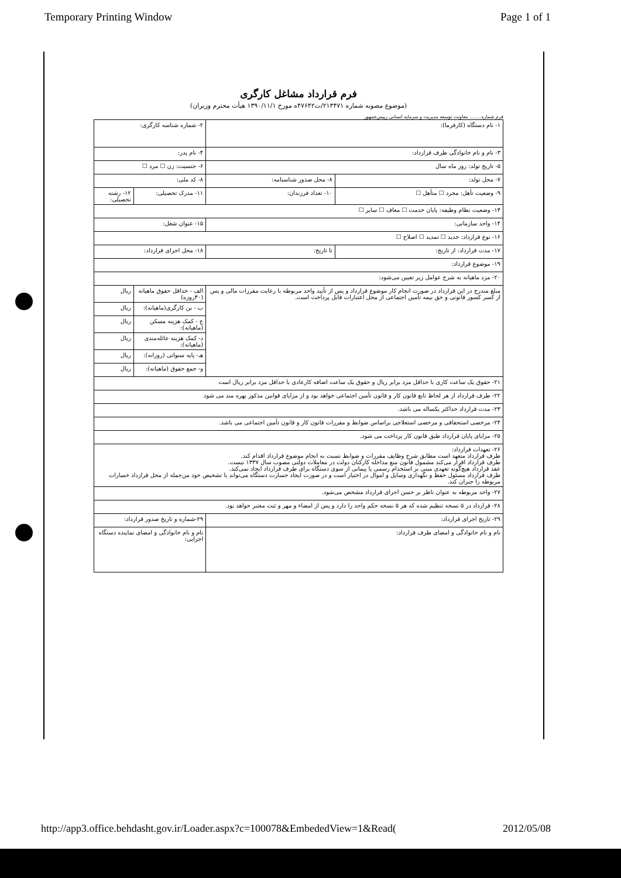Temporary Printing Window Page 1 of 1
فرم قرارداد مشاغل کارگری
(موضوع مصوبه شماره ۲۱۳۴۷۱/ت۴۷۶۴۲ه مورخ ۱۳۹۰/۱۱/۱ هیأت محترم وزیران)
فرم شماره........ معاونت توسعه مدیریت و سرمایه انسانی رییس‌جمهور
| ۱- نام دستگاه (کارفرما): | | ۲- شماره شناسه کارگری: | |
| ۳- نام و نام خانوادگی طرف قرارداد: | | ۴- نام پدر: | |
| ۵- تاریخ تولد: روز ماه سال | | ۶- جنسیت: زن ☐ مرد ☐ | |
| ۷- محل تولد: | ۸- محل صدور شناسنامه: | ۸- کد ملی: | |
| ۹- وضعیت تأهل: مجرد ☐ متأهل ☐ | ۱۰- تعداد فرزندان: | ۱۱- مدرک تحصیلی: | ۱۲- رشته تحصیلی: |
| ۱۳- وضعیت نظام وظیفه: پایان خدمت ☐ معاف ☐ سایر ☐ | | | |
| ۱۴- واحد سازمانی: | | ۱۵- عنوان شغل: | |
| ۱۶- نوع قرارداد: جدید ☐ تمدید ☐ اصلاح ☐ | | | |
| ۱۷- مدت قرارداد: از تاریخ: | تا تاریخ: | ۱۸- محل اجرای قرارداد: | |
| ۱۹- موضوع قرارداد: | | | |
| ۲۰- مزد ماهیانه به شرح عوامل زیر تعیین می‌شود: | | | |
| مبلغ مندرج در این قرارداد در صورت انجام کار موضوع قرارداد و پس از تأیید واحد مربوطه با رعایت مقررات مالی و پس از کسر کسور قانونی و حق بیمه تأمین اجتماعی از محل اعتبارات قابل پرداخت است. | | الف - حداقل حقوق ماهیانه (۳۰روزه) | ریال |
| | | ب - بن کارگری(ماهیانه): | ریال |
| | | ج - کمک هزینه مسکن (ماهیانه): | ریال |
| | | د- کمک هزینه عائله‌مندی (ماهیانه): | ریال |
| | | هـ- پایه سنواتی (روزانه): | ریال |
| | | و- جمع حقوق (ماهیانه): | ریال |
| ۲۱- حقوق یک ساعت کاری با حداقل مزد برابر ریال و حقوق یک ساعت اضافه کارعادی با حداقل مزد برابر ریال است | | | |
| ۲۲- طرف قرارداد از هر لحاظ تابع قانون کار و قانون تأمین اجتماعی خواهد بود و از مزایای قوانین مذکور بهره مند می شود | | | |
| ۲۳- مدت قرارداد حداکثر یکساله می باشد. | | | |
| ۲۴- مرخصی استحقاقی و مرخصی استعلاجی براساس ضوابط و مقررات قانون کار و قانون تأمین اجتماعی می باشد. | | | |
| ۲۵- مزایای پایان قرارداد طبق قانون کار پرداخت می شود. | | | |
| ۲۶- تعهدات قرارداد: طرف قرارداد متعهد است مطابق شرح وظایف مقررات و ضوابط نسبت به انجام موضوع قرارداد اقدام کند. طرف قرارداد اقرار می‌کند مشمول قانون منع مداخله کارکنان دولت در معاملات دولتی مصوب سال ۱۳۳۷ نیست. عقد قرارداد هیچ‌گونه تعهدی مبنی بر استخدام رسمی یا پیمانی از سوی دستگاه برای طرف قرارداد ایجاد نمی‌کند. طرف قرارداد مسئول حفظ و نگهداری وسایل و اموال در اختیار است و در صورت ایجاد خسارت دستگاه می‌تواند با تشخیص خود من‌جمله از محل قرارداد خسارات مربوطه را جبران کند. | | | |
| ۲۷- واحد مربوطه به عنوان ناظر بر حسن اجرای قرارداد مشخص می‌شود. | | | |
| ۲۸- قرارداد در ۵ نسخه تنظیم شده که هر ۵ نسخه حکم واحد را دارد و پس از امضاء و مهر و ثبت معتبر خواهد بود. | | | |
| ۲۹- تاریخ اجرای قرارداد: | | ۲۹-شماره و تاریخ صدور قرارداد: | |
| نام و نام خانوادگی و امضای طرف قرارداد: | | نام و نام خانوادگی و امضای نماینده دستگاه اجرایی: | |
http://app3.office.behdasht.gov.ir/Loader.aspx?c=100078&EmbededView=1&Read(2012/05/08